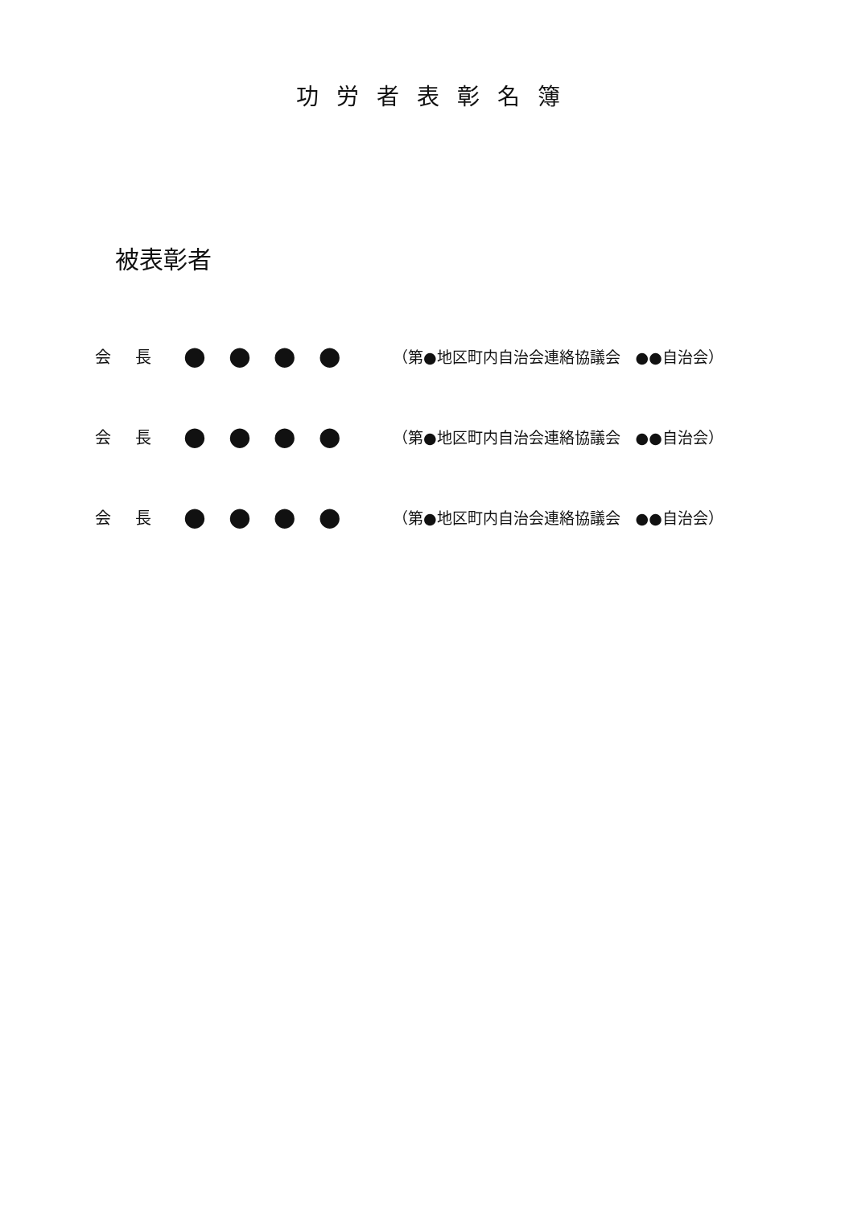功労者表彰名簿
被表彰者
会 長 ●●●● （第●地区町内自治会連絡協議会　●●自治会）
会 長 ●●●● （第●地区町内自治会連絡協議会　●●自治会）
会 長 ●●●● （第●地区町内自治会連絡協議会　●●自治会）